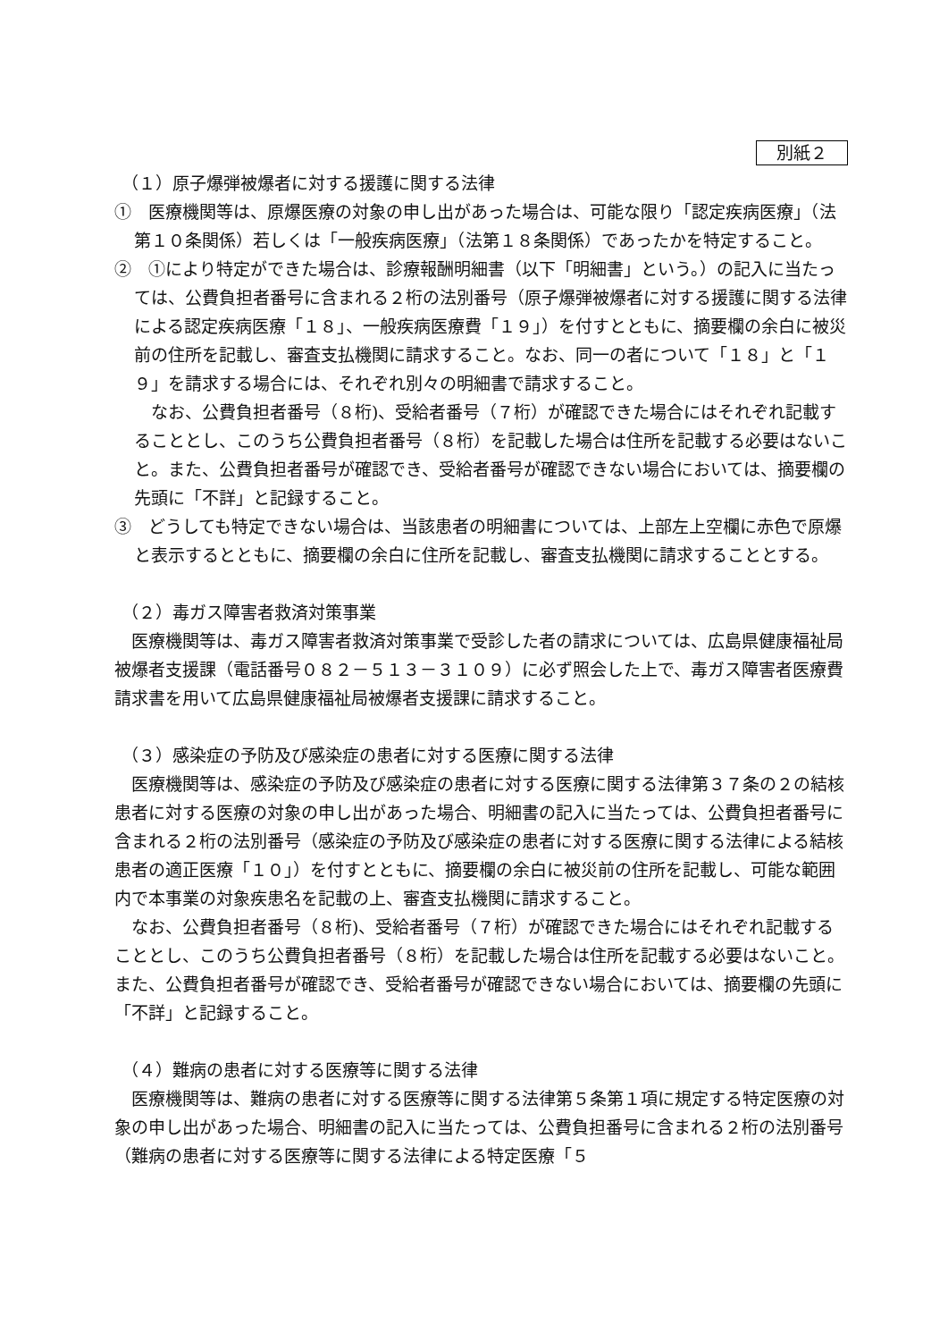別紙２
（１）原子爆弾被爆者に対する援護に関する法律
①　医療機関等は、原爆医療の対象の申し出があった場合は、可能な限り「認定疾病医療」（法第１０条関係）若しくは「一般疾病医療」（法第１８条関係）であったかを特定すること。
②　①により特定ができた場合は、診療報酬明細書（以下「明細書」という。）の記入に当たっては、公費負担者番号に含まれる２桁の法別番号（原子爆弾被爆者に対する援護に関する法律による認定疾病医療「１８」、一般疾病医療費「１９」）を付すとともに、摘要欄の余白に被災前の住所を記載し、審査支払機関に請求すること。なお、同一の者について「１８」と「１９」を請求する場合には、それぞれ別々の明細書で請求すること。
　なお、公費負担者番号（８桁)、受給者番号（７桁）が確認できた場合にはそれぞれ記載することとし、このうち公費負担者番号（８桁）を記載した場合は住所を記載する必要はないこと。また、公費負担者番号が確認でき、受給者番号が確認できない場合においては、摘要欄の先頭に「不詳」と記録すること。
③　どうしても特定できない場合は、当該患者の明細書については、上部左上空欄に赤色で原爆と表示するとともに、摘要欄の余白に住所を記載し、審査支払機関に請求することとする。
（２）毒ガス障害者救済対策事業
　医療機関等は、毒ガス障害者救済対策事業で受診した者の請求については、広島県健康福祉局被爆者支援課（電話番号０８２－５１３－３１０９）に必ず照会した上で、毒ガス障害者医療費請求書を用いて広島県健康福祉局被爆者支援課に請求すること。
（３）感染症の予防及び感染症の患者に対する医療に関する法律
　医療機関等は、感染症の予防及び感染症の患者に対する医療に関する法律第３７条の２の結核患者に対する医療の対象の申し出があった場合、明細書の記入に当たっては、公費負担者番号に含まれる２桁の法別番号（感染症の予防及び感染症の患者に対する医療に関する法律による結核患者の適正医療「１０」）を付すとともに、摘要欄の余白に被災前の住所を記載し、可能な範囲内で本事業の対象疾患名を記載の上、審査支払機関に請求すること。
　なお、公費負担者番号（８桁)、受給者番号（７桁）が確認できた場合にはそれぞれ記載することとし、このうち公費負担者番号（８桁）を記載した場合は住所を記載する必要はないこと。また、公費負担者番号が確認でき、受給者番号が確認できない場合においては、摘要欄の先頭に「不詳」と記録すること。
（４）難病の患者に対する医療等に関する法律
　医療機関等は、難病の患者に対する医療等に関する法律第５条第１項に規定する特定医療の対象の申し出があった場合、明細書の記入に当たっては、公費負担番号に含まれる２桁の法別番号（難病の患者に対する医療等に関する法律による特定医療「５